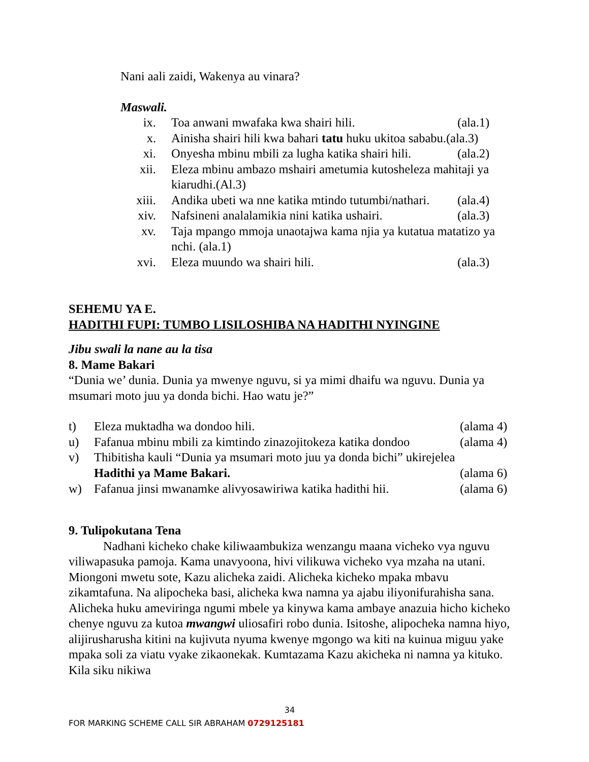Nani aali zaidi, Wakenya au vinara?
Maswali.
ix. Toa anwani mwafaka kwa shairi hili. (ala.1)
x. Ainisha shairi hili kwa bahari tatu huku ukitoa sababu.(ala.3)
xi. Onyesha mbinu mbili za lugha katika shairi hili. (ala.2)
xii. Eleza mbinu ambazo mshairi ametumia kutosheleza mahitaji ya kiarudhi.(Al.3)
xiii. Andika ubeti wa nne katika mtindo tutumbi/nathari. (ala.4)
xiv. Nafsineni analalamikia nini katika ushairi. (ala.3)
xv. Taja mpango mmoja unaotajwa kama njia ya kutatua matatizo ya nchi. (ala.1)
xvi. Eleza muundo wa shairi hili. (ala.3)
SEHEMU YA E.
HADITHI FUPI: TUMBO LISILOSHIBA NA HADITHI NYINGINE
Jibu swali la nane au la tisa
8. Mame Bakari
“Dunia we’ dunia. Dunia ya mwenye nguvu, si ya mimi dhaifu wa nguvu. Dunia ya msumari moto juu ya donda bichi. Hao watu je?”
t) Eleza muktadha wa dondoo hili. (alama 4)
u) Fafanua mbinu mbili za kimtindo zinazojitokeza katika dondoo (alama 4)
v) Thibitisha kauli “Dunia ya msumari moto juu ya donda bichi” ukirejelea
Hadithi ya Mame Bakari.
(alama 6)
w) Fafanua jinsi mwanamke alivyosawiriwa katika hadithi hii. (alama 6)
9. Tulipokutana Tena
Nadhani kicheko chake kiliwaambukiza wenzangu maana vicheko vya nguvu viliwapasuka pamoja. Kama unavyoona, hivi vilikuwa vicheko vya mzaha na utani. Miongoni mwetu sote, Kazu alicheka zaidi. Alicheka kicheko mpaka mbavu zikamtafuna. Na alipocheka basi, alicheka kwa namna ya ajabu iliyonifurahisha sana. Alicheka huku ameviringa ngumi mbele ya kinywa kama ambaye anazuia hicho kicheko chenye nguvu za kutoa mwangwi uliosafiri robo dunia. Isitoshe, alipocheka namna hiyo, alijirusharusha kitini na kujivuta nyuma kwenye mgongo wa kiti na kuinua miguu yake mpaka soli za viatu vyake zikaonekak. Kumtazama Kazu akicheka ni namna ya kituko. Kila siku nikiwa
34
FOR MARKING SCHEME CALL SIR ABRAHAM 0729125181